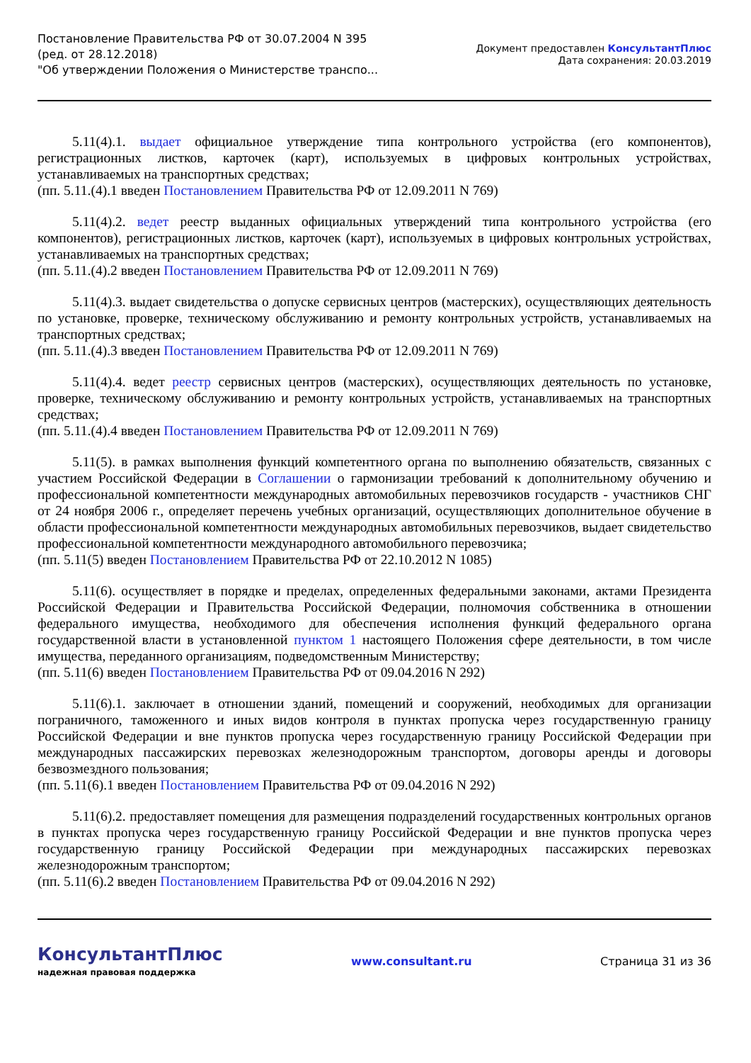Постановление Правительства РФ от 30.07.2004 N 395
(ред. от 28.12.2018)
"Об утверждении Положения о Министерстве транспо...
Документ предоставлен КонсультантПлюс
Дата сохранения: 20.03.2019
5.11(4).1. выдает официальное утверждение типа контрольного устройства (его компонентов), регистрационных листков, карточек (карт), используемых в цифровых контрольных устройствах, устанавливаемых на транспортных средствах;
(пп. 5.11.(4).1 введен Постановлением Правительства РФ от 12.09.2011 N 769)
5.11(4).2. ведет реестр выданных официальных утверждений типа контрольного устройства (его компонентов), регистрационных листков, карточек (карт), используемых в цифровых контрольных устройствах, устанавливаемых на транспортных средствах;
(пп. 5.11.(4).2 введен Постановлением Правительства РФ от 12.09.2011 N 769)
5.11(4).3. выдает свидетельства о допуске сервисных центров (мастерских), осуществляющих деятельность по установке, проверке, техническому обслуживанию и ремонту контрольных устройств, устанавливаемых на транспортных средствах;
(пп. 5.11.(4).3 введен Постановлением Правительства РФ от 12.09.2011 N 769)
5.11(4).4. ведет реестр сервисных центров (мастерских), осуществляющих деятельность по установке, проверке, техническому обслуживанию и ремонту контрольных устройств, устанавливаемых на транспортных средствах;
(пп. 5.11.(4).4 введен Постановлением Правительства РФ от 12.09.2011 N 769)
5.11(5). в рамках выполнения функций компетентного органа по выполнению обязательств, связанных с участием Российской Федерации в Соглашении о гармонизации требований к дополнительному обучению и профессиональной компетентности международных автомобильных перевозчиков государств - участников СНГ от 24 ноября 2006 г., определяет перечень учебных организаций, осуществляющих дополнительное обучение в области профессиональной компетентности международных автомобильных перевозчиков, выдает свидетельство профессиональной компетентности международного автомобильного перевозчика;
(пп. 5.11(5) введен Постановлением Правительства РФ от 22.10.2012 N 1085)
5.11(6). осуществляет в порядке и пределах, определенных федеральными законами, актами Президента Российской Федерации и Правительства Российской Федерации, полномочия собственника в отношении федерального имущества, необходимого для обеспечения исполнения функций федерального органа государственной власти в установленной пунктом 1 настоящего Положения сфере деятельности, в том числе имущества, переданного организациям, подведомственным Министерству;
(пп. 5.11(6) введен Постановлением Правительства РФ от 09.04.2016 N 292)
5.11(6).1. заключает в отношении зданий, помещений и сооружений, необходимых для организации пограничного, таможенного и иных видов контроля в пунктах пропуска через государственную границу Российской Федерации и вне пунктов пропуска через государственную границу Российской Федерации при международных пассажирских перевозках железнодорожным транспортом, договоры аренды и договоры безвозмездного пользования;
(пп. 5.11(6).1 введен Постановлением Правительства РФ от 09.04.2016 N 292)
5.11(6).2. предоставляет помещения для размещения подразделений государственных контрольных органов в пунктах пропуска через государственную границу Российской Федерации и вне пунктов пропуска через государственную границу Российской Федерации при международных пассажирских перевозках железнодорожным транспортом;
(пп. 5.11(6).2 введен Постановлением Правительства РФ от 09.04.2016 N 292)
КонсультантПлюс
надежная правовая поддержка
www.consultant.ru Страница 31 из 36